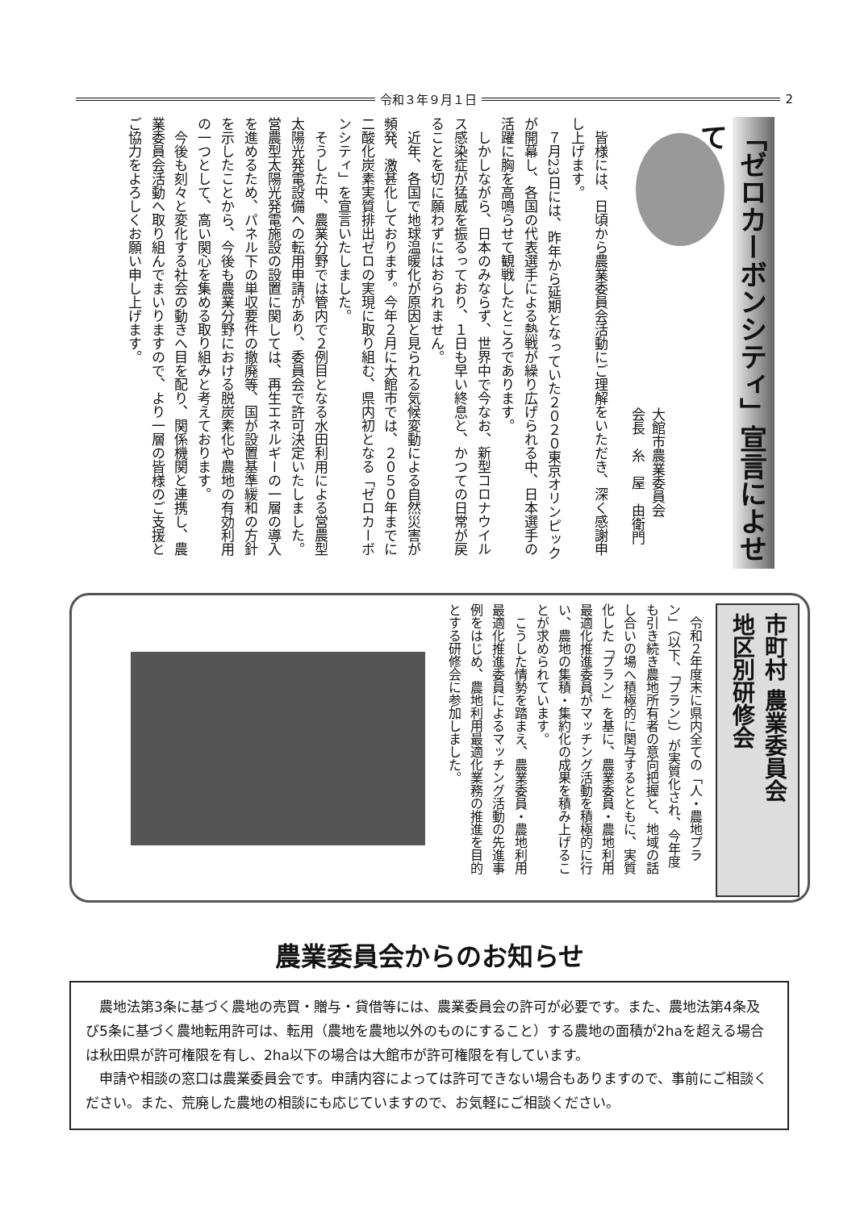令和３年９月１日 2
「ゼロカーボンシティ」宣言によせて
大館市農業委員会
会長　糸　屋　由衛門
　皆様には、日頃から農業委員会活動にご理解をいただき、深く感謝申し上げます。
　７月23日には、昨年から延期となっていた２０２０東京オリンピックが開幕し、各国の代表選手による熱戦が繰り広げられる中、日本選手の活躍に胸を高鳴らせて観戦したところであります。
　しかしながら、日本のみならず、世界中で今なお、新型コロナウイルス感染症が猛威を振るっており、１日も早い終息と、かつての日常が戻ることを切に願わずにはおられません。
　近年、各国で地球温暖化が原因と見られる気候変動による自然災害が頻発、激甚化しております。今年２月に大館市では、２０５０年までに二酸化炭素実質排出ゼロの実現に取り組む、県内初となる「ゼロカーボンシティ」を宣言いたしました。
　そうした中、農業分野では管内で２例目となる水田利用による営農型太陽光発電設備への転用申請があり、委員会で許可決定いたしました。営農型太陽光発電施設の設置に関しては、再生エネルギーの一層の導入を進めるため、パネル下の単収要件の撤廃等、国が設置基準緩和の方針を示したことから、今後も農業分野における脱炭素化や農地の有効利用の一つとして、高い関心を集める取り組みと考えております。
　今後も刻々と変化する社会の動きへ目を配り、関係機関と連携し、農業委員会活動へ取り組んでまいりますので、より一層の皆様のご支援とご協力をよろしくお願い申し上げます。
市町村 農業委員会
地区別研修会
　令和２年度末に県内全ての「人・農地プラン」（以下、「プラン」）が実質化され、今年度も引き続き農地所有者の意向把握と、地域の話し合いの場へ積極的に関与するとともに、実質化した「プラン」を基に、農業委員・農地利用最適化推進委員がマッチング活動を積極的に行い、農地の集積・集約化の成果を積み上げることが求められています。
　こうした情勢を踏まえ、農業委員・農地利用最適化推進委員によるマッチング活動の先進事例をはじめ、農地利用最適化業務の推進を目的とする研修会に参加しました。
農業委員会からのお知らせ
農地法第3条に基づく農地の売買・贈与・貸借等には、農業委員会の許可が必要です。また、農地法第4条及び5条に基づく農地転用許可は、転用（農地を農地以外のものにすること）する農地の面積が2haを超える場合は秋田県が許可権限を有し、2ha以下の場合は大館市が許可権限を有しています。
申請や相談の窓口は農業委員会です。申請内容によっては許可できない場合もありますので、事前にご相談ください。また、荒廃した農地の相談にも応じていますので、お気軽にご相談ください。